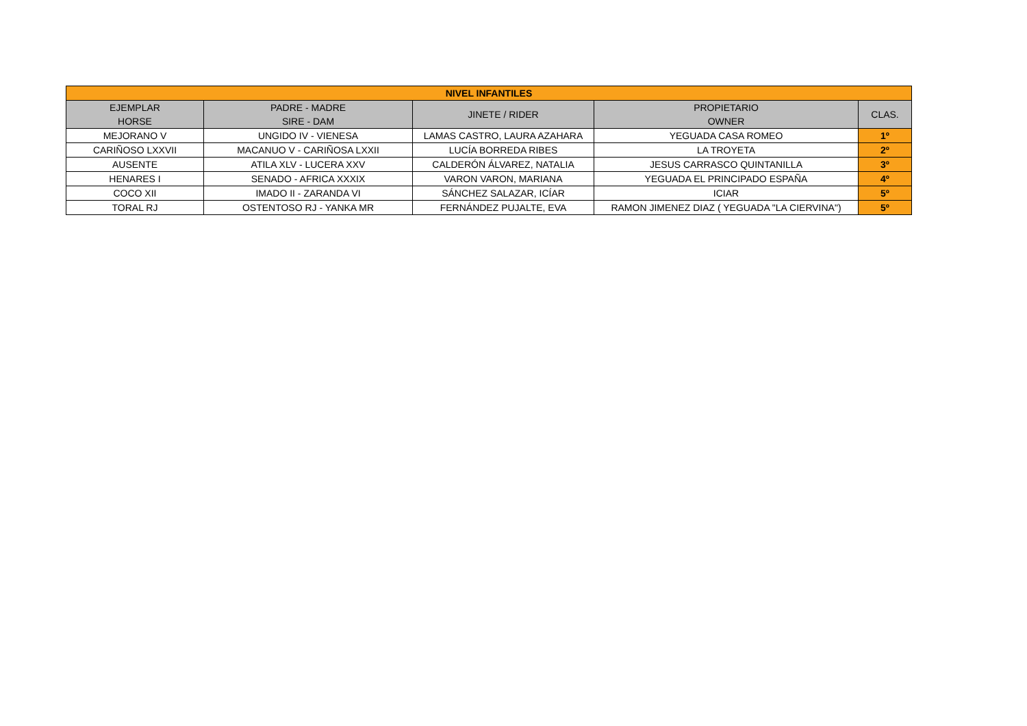| NIVEL INFANTILES | | | | |
| --- | --- | --- | --- | --- |
| EJEMPLAR HORSE | PADRE - MADRE SIRE - DAM | JINETE / RIDER | PROPIETARIO OWNER | CLAS. |
| MEJORANO V | UNGIDO IV - VIENESA | LAMAS CASTRO, LAURA AZAHARA | YEGUADA CASA ROMEO | 1º |
| CARIÑOSO LXXVII | MACANUO V - CARIÑOSA LXXII | LUCÍA BORREDA RIBES | LA TROYETA | 2º |
| AUSENTE | ATILA XLV - LUCERA XXV | CALDERÓN ÁLVAREZ, NATALIA | JESUS CARRASCO QUINTANILLA | 3º |
| HENARES I | SENADO - AFRICA XXXIX | VARON VARON, MARIANA | YEGUADA EL PRINCIPADO ESPAÑA | 4º |
| COCO XII | IMADO II - ZARANDA VI | SÁNCHEZ SALAZAR, ICÍAR | ICIAR | 5º |
| TORAL RJ | OSTENTOSO RJ - YANKA MR | FERNÁNDEZ PUJALTE, EVA | RAMON JIMENEZ DIAZ ( YEGUADA "LA CIERVINA") | 5º |